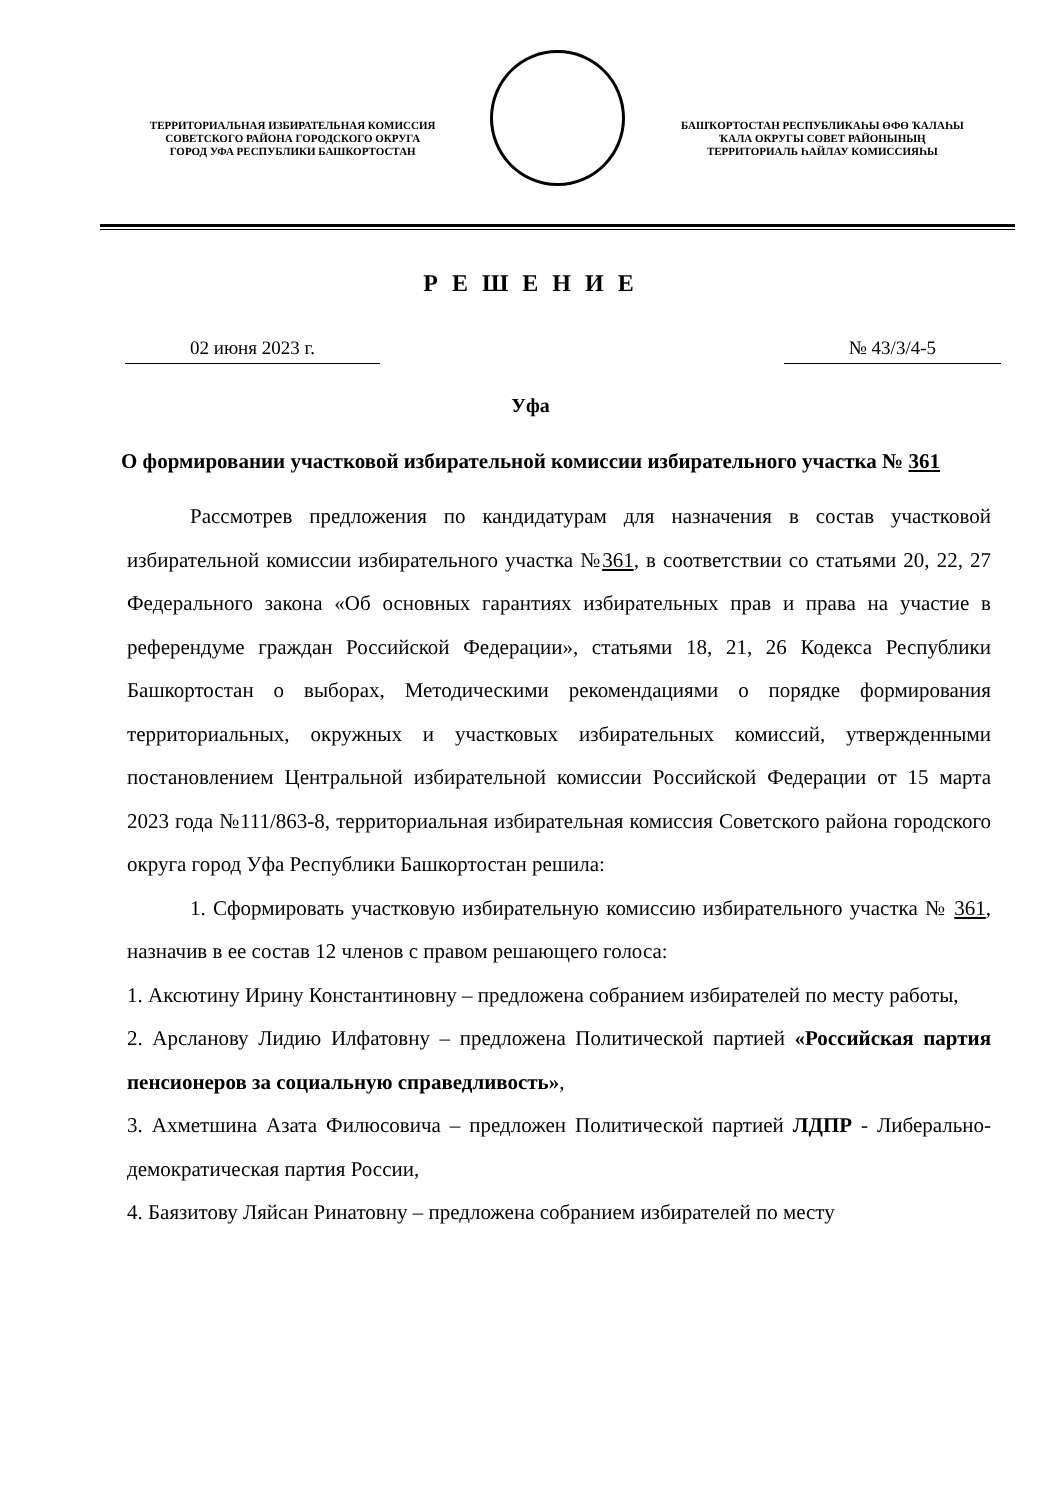ТЕРРИТОРИАЛЬНАЯ ИЗБИРАТЕЛЬНАЯ КОМИССИЯ
СОВЕТСКОГО РАЙОНА ГОРОДСКОГО ОКРУГА
ГОРОД УФА РЕСПУБЛИКИ БАШКОРТОСТАН
БАШҠОРТОСТАН РЕСПУБЛИКАҺЫ ӨФӨ ҠАЛАҺЫ
ҠАЛА ОКРУГЫ СОВЕТ РАЙОНЫНЫҢ
ТЕРРИТОРИАЛЬ ҺАЙЛАУ КОМИССИЯҺЫ
Р Е Ш Е Н И Е
02 июня 2023 г. № 43/3/4-5
Уфа
О формировании участковой избирательной комиссии избирательного участка № 361
Рассмотрев предложения по кандидатурам для назначения в состав участковой избирательной комиссии избирательного участка №361, в соответствии со статьями 20, 22, 27 Федерального закона «Об основных гарантиях избирательных прав и права на участие в референдуме граждан Российской Федерации», статьями 18, 21, 26 Кодекса Республики Башкортостан о выборах, Методическими рекомендациями о порядке формирования территориальных, окружных и участковых избирательных комиссий, утвержденными постановлением Центральной избирательной комиссии Российской Федерации от 15 марта 2023 года №111/863-8, территориальная избирательная комиссия Советского района городского округа город Уфа Республики Башкортостан решила:
1. Сформировать участковую избирательную комиссию избирательного участка № 361, назначив в ее состав 12 членов с правом решающего голоса:
1. Аксютину Ирину Константиновну – предложена собранием избирателей по месту работы,
2. Арсланову Лидию Илфатовну – предложена Политической партией «Российская партия пенсионеров за социальную справедливость»,
3. Ахметшина Азата Филюсовича – предложен Политической партией ЛДПР - Либерально-демократическая партия России,
4. Баязитову Ляйсан Ринатовну – предложена собранием избирателей по месту